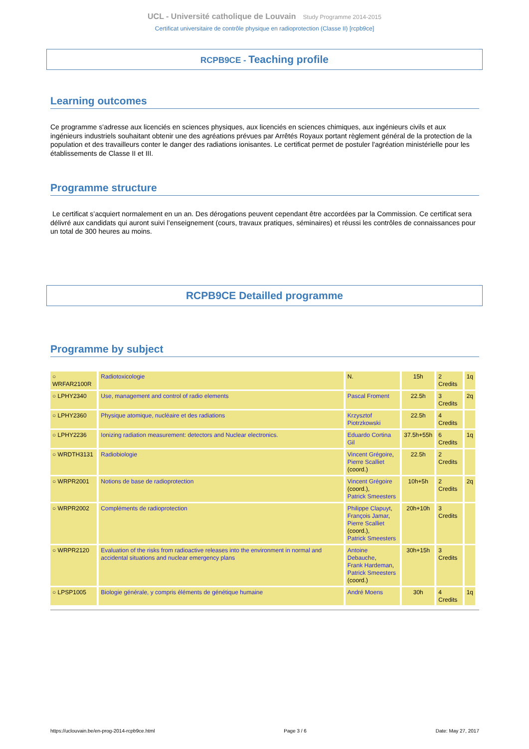UCL - Université catholique de Louvain Study Programme 2014-2015
Certificat universitaire de contrôle physique en radioprotection (Classe II) [rcpb9ce]
RCPB9CE - Teaching profile
Learning outcomes
Ce programme s'adresse aux licenciés en sciences physiques, aux licenciés en sciences chimiques, aux ingénieurs civils et aux ingénieurs industriels souhaitant obtenir une des agréations prévues par Arrêtés Royaux portant règlement général de la protection de la population et des travailleurs conter le danger des radiations ionisantes. Le certificat permet de postuler l'agréation ministérielle pour les établissements de Classe II et III.
Programme structure
Le certificat s’acquiert normalement en un an. Des dérogations peuvent cependant être accordées par la Commission. Ce certificat sera délivré aux candidats qui auront suivi l’enseignement (cours, travaux pratiques, séminaires) et réussi les contrôles de connaissances pour un total de 300 heures au moins.
RCPB9CE Detailled programme
Programme by subject
| ○ WRFAR2100R | Radiotoxicologie | N. | 15h | 2 Credits | 1q |
| ○ LPHY2340 | Use, management and control of radio elements | Pascal Froment | 22.5h | 3 Credits | 2q |
| ○ LPHY2360 | Physique atomique, nucléaire et des radiations | Krzysztof Piotrzkowski | 22.5h | 4 Credits | |
| ○ LPHY2236 | Ionizing radiation measurement: detectors and Nuclear electronics. | Eduardo Cortina Gil | 37.5h+55h | 6 Credits | 1q |
| ○ WRDTH3131 | Radiobiologie | Vincent Grégoire , Pierre Scalliet (coord.) | 22.5h | 2 Credits | |
| ○ WRPR2001 | Notions de base de radioprotection | Vincent Grégoire (coord.), Patrick Smeesters | 10h+5h | 2 Credits | 2q |
| ○ WRPR2002 | Compléments de radioprotection | Philippe Clapuyt , François Jamar , Pierre Scalliet (coord.), Patrick Smeesters | 20h+10h | 3 Credits | |
| ○ WRPR2120 | Evaluation of the risks from radioactive releases into the environment in normal and accidental situations and nuclear emergency plans | Antoine Debauche , Frank Hardeman , Patrick Smeesters (coord.) | 30h+15h | 3 Credits | |
| ○ LPSP1005 | Biologie générale, y compris éléments de génétique humaine | André Moens | 30h | 4 Credits | 1q |
https://uclouvain.be/en-prog-2014-rcpb9ce.html Page 3 / 6 Date: May 27, 2017